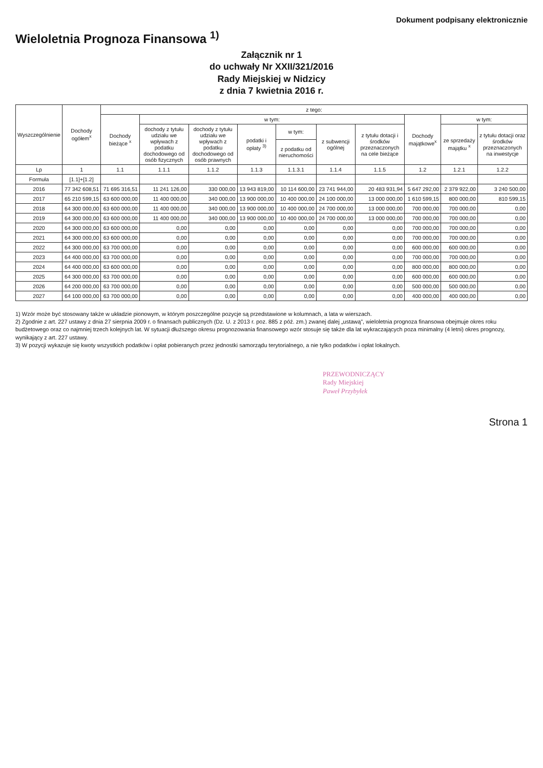Dokument podpisany elektronicznie
Wieloletnia Prognoza Finansowa <sup>1)</sup>
Załącznik nr 1
do uchwały Nr XXII/321/2016
Rady Miejskiej w Nidzicy
z dnia 7 kwietnia 2016 r.
| Wyszczególnienie | Dochody ogółem<sup>x</sup> | z tego: | | | | | | | | | |
| --- | --- | --- | --- | --- | --- | --- | --- | --- | --- | --- | --- |
| | | Dochody bieżące <sup>x</sup> | w tym: | | | | | | Dochody majątkowe<sup>x</sup> | w tym: | |
| | | | dochody z tytułu udziału we wpływach z podatku dochodowego od osób fizycznych | dochody z tytułu udziału we wpływach z podatku dochodowego od osób prawnych | podatki i opłaty <sup>3)</sup> | w tym: | z subwencji ogólnej | z tytułu dotacji i środków przeznaczonych na cele bieżące | | ze sprzedaży majątku <sup>x</sup> | z tytułu dotacji oraz środków przeznaczonych na inwestycje |
| | | | | | | z podatku od nieruchomości | | | | | |
| Lp | 1 | 1.1 | 1.1.1 | 1.1.2 | 1.1.3 | 1.1.3.1 | 1.1.4 | 1.1.5 | 1.2 | 1.2.1 | 1.2.2 |
| Formuła | [1.1]+[1.2] | | | | | | | | | | |
| 2016 | 77 342 608,51 | 71 695 316,51 | 11 241 126,00 | 330 000,00 | 13 943 819,00 | 10 114 600,00 | 23 741 944,00 | 20 483 931,94 | 5 647 292,00 | 2 379 922,00 | 3 240 500,00 |
| 2017 | 65 210 599,15 | 63 600 000,00 | 11 400 000,00 | 340 000,00 | 13 900 000,00 | 10 400 000,00 | 24 100 000,00 | 13 000 000,00 | 1 610 599,15 | 800 000,00 | 810 599,15 |
| 2018 | 64 300 000,00 | 63 600 000,00 | 11 400 000,00 | 340 000,00 | 13 900 000,00 | 10 400 000,00 | 24 700 000,00 | 13 000 000,00 | 700 000,00 | 700 000,00 | 0,00 |
| 2019 | 64 300 000,00 | 63 600 000,00 | 11 400 000,00 | 340 000,00 | 13 900 000,00 | 10 400 000,00 | 24 700 000,00 | 13 000 000,00 | 700 000,00 | 700 000,00 | 0,00 |
| 2020 | 64 300 000,00 | 63 600 000,00 | 0,00 | 0,00 | 0,00 | 0,00 | 0,00 | 0,00 | 700 000,00 | 700 000,00 | 0,00 |
| 2021 | 64 300 000,00 | 63 600 000,00 | 0,00 | 0,00 | 0,00 | 0,00 | 0,00 | 0,00 | 700 000,00 | 700 000,00 | 0,00 |
| 2022 | 64 300 000,00 | 63 700 000,00 | 0,00 | 0,00 | 0,00 | 0,00 | 0,00 | 0,00 | 600 000,00 | 600 000,00 | 0,00 |
| 2023 | 64 400 000,00 | 63 700 000,00 | 0,00 | 0,00 | 0,00 | 0,00 | 0,00 | 0,00 | 700 000,00 | 700 000,00 | 0,00 |
| 2024 | 64 400 000,00 | 63 600 000,00 | 0,00 | 0,00 | 0,00 | 0,00 | 0,00 | 0,00 | 800 000,00 | 800 000,00 | 0,00 |
| 2025 | 64 300 000,00 | 63 700 000,00 | 0,00 | 0,00 | 0,00 | 0,00 | 0,00 | 0,00 | 600 000,00 | 600 000,00 | 0,00 |
| 2026 | 64 200 000,00 | 63 700 000,00 | 0,00 | 0,00 | 0,00 | 0,00 | 0,00 | 0,00 | 500 000,00 | 500 000,00 | 0,00 |
| 2027 | 64 100 000,00 | 63 700 000,00 | 0,00 | 0,00 | 0,00 | 0,00 | 0,00 | 0,00 | 400 000,00 | 400 000,00 | 0,00 |
1) Wzór może być stosowany także w układzie pionowym, w którym poszczególne pozycje są przedstawione w kolumnach, a lata w wierszach.
2) Zgodnie z art. 227 ustawy z dnia 27 sierpnia 2009 r. o finansach publicznych (Dz. U. z 2013 r. poz. 885 z póź. zm.) zwanej dalej „ustawą”, wieloletnia prognoza finansowa obejmuje okres roku budżetowego oraz co najmniej trzech kolejnych lat. W sytuacji dłuższego okresu prognozowania finansowego wzór stosuje się także dla lat wykraczających poza minimalny (4 letni) okres prognozy, wynikający z art. 227 ustawy.
3) W pozycji wykazuje się kwoty wszystkich podatków i opłat pobieranych przez jednostki samorządu terytorialnego, a nie tylko podatków i opłat lokalnych.
PRZEWODNICZĄCY
Rady Miejskiej
Paweł Przybyłek
Strona 1